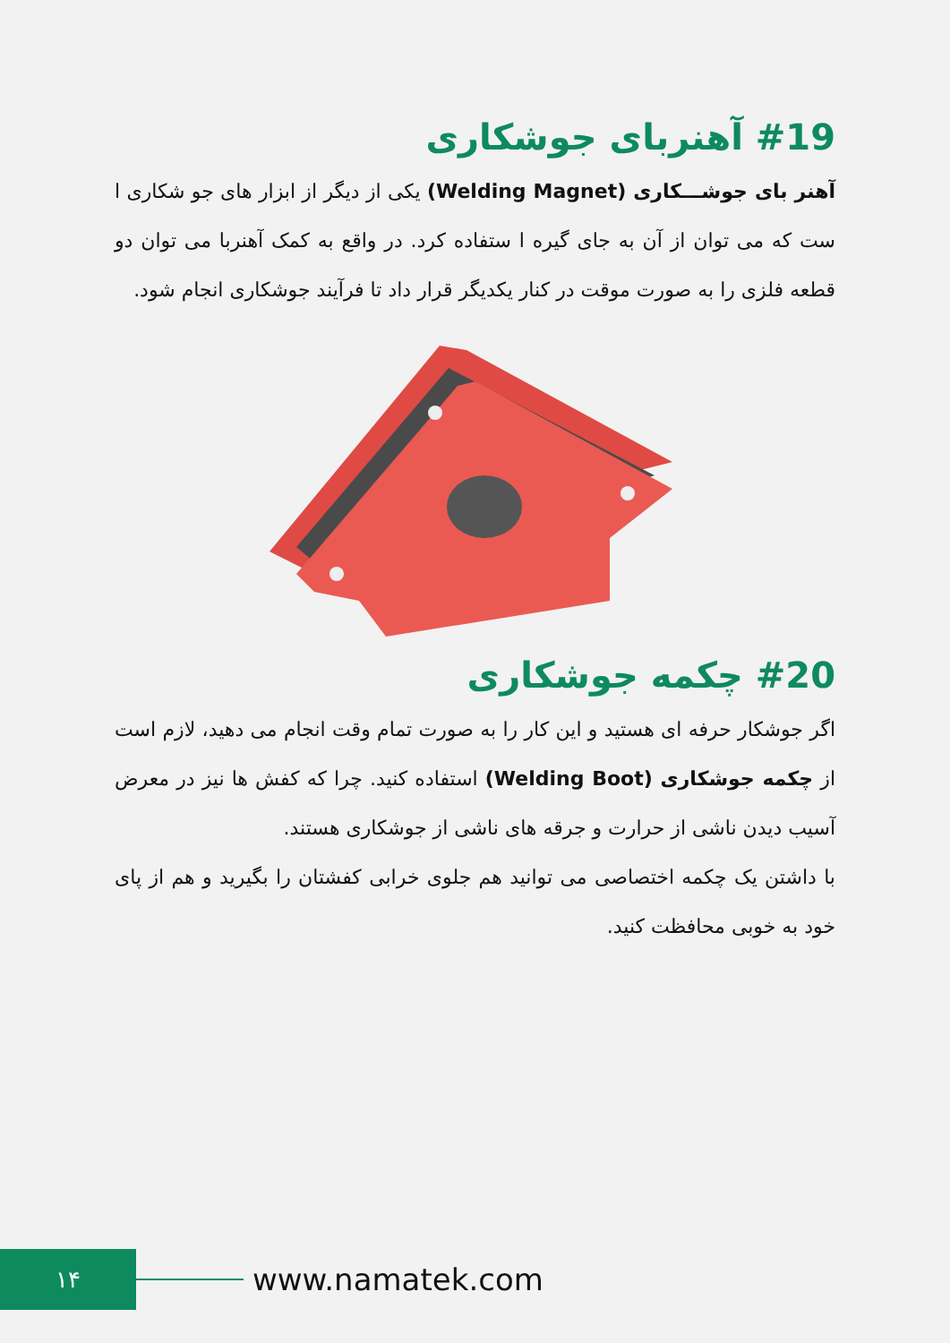#19 آهنربای جوشکاری
آهنر بای جوشـــکاری (Welding Magnet) یکی از دیگر از ابزار های جو شکاری ا ست که می توان از آن به جای گیره ا ستفاده کرد. در واقع به کمک آهنربا می توان دو قطعه فلزی را به صورت موقت در کنار یکدیگر قرار داد تا فرآیند جوشکاری انجام شود.
#20 چکمه جوشکاری
اگر جوشکار حرفه ای هستید و این کار را به صورت تمام وقت انجام می دهید، لازم است از چکمه جوشکاری (Welding Boot) استفاده کنید. چرا که کفش ها نیز در معرض آسیب دیدن ناشی از حرارت و جرقه های ناشی از جوشکاری هستند.
با داشتن یک چکمه اختصاصی می توانید هم جلوی خرابی کفشتان را بگیرید و هم از پای خود به خوبی محافظت کنید.
۱۴
www.namatek.com